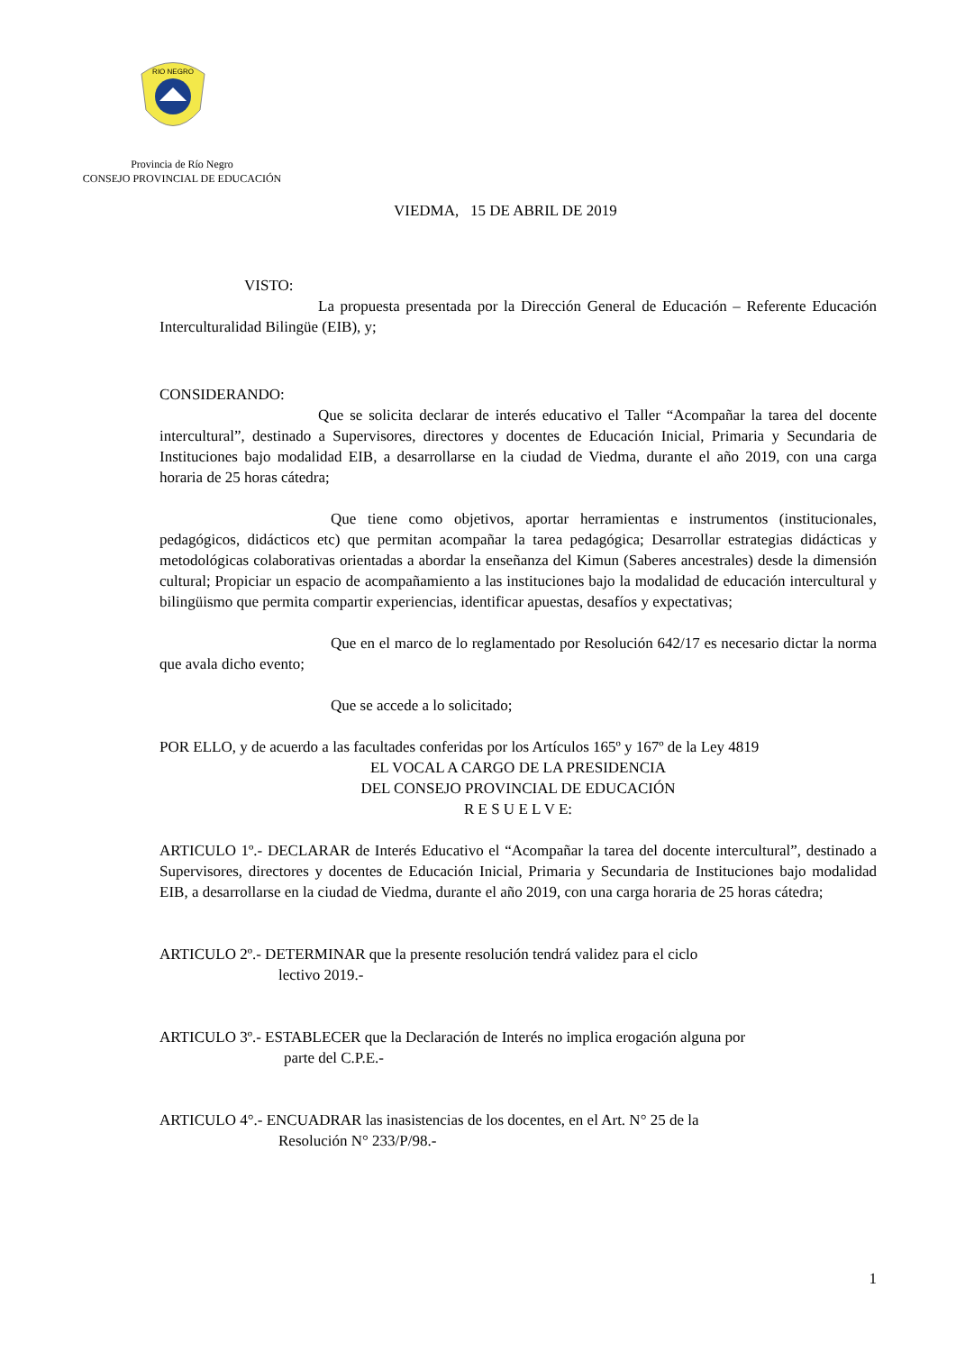RIO NEGRO
Provincia de Río Negro
CONSEJO PROVINCIAL DE EDUCACIÓN
VIEDMA, 15 DE ABRIL DE 2019
VISTO:
La propuesta presentada por la Dirección General de Educación – Referente Educación Interculturalidad Bilingüe (EIB), y;
CONSIDERANDO:
Que se solicita declarar de interés educativo el Taller “Acompañar la tarea del docente intercultural”, destinado a Supervisores, directores y docentes de Educación Inicial, Primaria y Secundaria de Instituciones bajo modalidad EIB, a desarrollarse en la ciudad de Viedma, durante el año 2019, con una carga horaria de 25 horas cátedra;
Que tiene como objetivos, aportar herramientas e instrumentos (institucionales, pedagógicos, didácticos etc) que permitan acompañar la tarea pedagógica; Desarrollar estrategias didácticas y metodológicas colaborativas orientadas a abordar la enseñanza del Kimun (Saberes ancestrales) desde la dimensión cultural; Propiciar un espacio de acompañamiento a las instituciones bajo la modalidad de educación intercultural y bilingüismo que permita compartir experiencias, identificar apuestas, desafíos y expectativas;
Que en el marco de lo reglamentado por Resolución 642/17 es necesario dictar la norma que avala dicho evento;
Que se accede a lo solicitado;
POR ELLO, y de acuerdo a las facultades conferidas por los Artículos 165º y 167º de la Ley 4819
EL VOCAL A CARGO DE LA PRESIDENCIA
DEL CONSEJO PROVINCIAL DE EDUCACIÓN
R E S U E L V E:
ARTICULO 1º.- DECLARAR de Interés Educativo el “Acompañar la tarea del docente intercultural”, destinado a Supervisores, directores y docentes de Educación Inicial, Primaria y Secundaria de Instituciones bajo modalidad EIB, a desarrollarse en la ciudad de Viedma, durante el año 2019, con una carga horaria de 25 horas cátedra;
ARTICULO 2º.- DETERMINAR que la presente resolución tendrá validez para el ciclo
lectivo 2019.-
ARTICULO 3º.- ESTABLECER que la Declaración de Interés no implica erogación alguna por
parte del C.P.E.-
ARTICULO 4°.- ENCUADRAR las inasistencias de los docentes, en el Art. N° 25 de la
Resolución N° 233/P/98.-
1